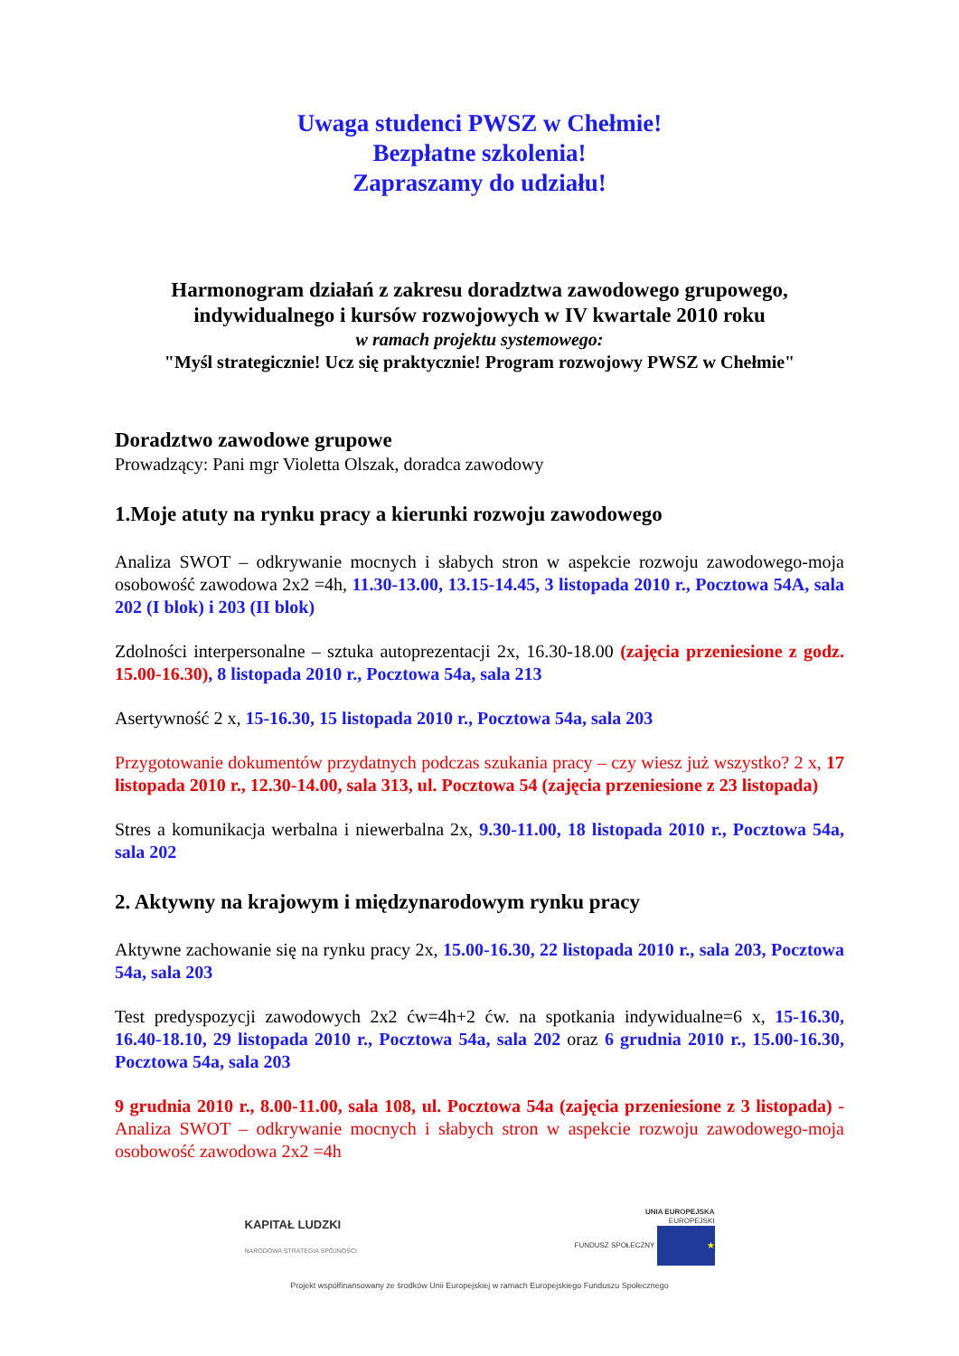Uwaga studenci PWSZ w Chełmie!
Bezpłatne szkolenia!
Zapraszamy do udziału!
Harmonogram działań z zakresu doradztwa zawodowego grupowego,
indywidualnego i kursów rozwojowych w IV kwartale 2010 roku
w ramach projektu systemowego:
"Myśl strategicznie! Ucz się praktycznie! Program rozwojowy PWSZ w Chełmie"
Doradztwo zawodowe grupowe
Prowadzący: Pani mgr Violetta Olszak, doradca zawodowy
1.Moje atuty na rynku pracy a kierunki rozwoju zawodowego
Analiza SWOT – odkrywanie mocnych i słabych stron w aspekcie rozwoju zawodowego-moja osobowość zawodowa 2x2 =4h, 11.30-13.00, 13.15-14.45, 3 listopada 2010 r., Pocztowa 54A, sala 202 (I blok) i 203 (II blok)
Zdolności interpersonalne – sztuka autoprezentacji 2x, 16.30-18.00 (zajęcia przeniesione z godz. 15.00-16.30), 8 listopada 2010 r., Pocztowa 54a, sala 213
Asertywność 2 x, 15-16.30, 15 listopada 2010 r., Pocztowa 54a, sala 203
Przygotowanie dokumentów przydatnych podczas szukania pracy – czy wiesz już wszystko? 2 x, 17 listopada 2010 r., 12.30-14.00, sala 313, ul. Pocztowa 54 (zajęcia przeniesione z 23 listopada)
Stres a komunikacja werbalna i niewerbalna 2x, 9.30-11.00, 18 listopada 2010 r., Pocztowa 54a, sala 202
2. Aktywny na krajowym i międzynarodowym rynku pracy
Aktywne zachowanie się na rynku pracy 2x, 15.00-16.30, 22 listopada 2010 r., sala 203, Pocztowa 54a, sala 203
Test predyspozycji zawodowych 2x2 ćw=4h+2 ćw. na spotkania indywidualne=6 x, 15-16.30, 16.40-18.10, 29 listopada 2010 r., Pocztowa 54a, sala 202 oraz 6 grudnia 2010 r., 15.00-16.30, Pocztowa 54a, sala 203
9 grudnia 2010 r., 8.00-11.00, sala 108, ul. Pocztowa 54a (zajęcia przeniesione z 3 listopada) - Analiza SWOT – odkrywanie mocnych i słabych stron w aspekcie rozwoju zawodowego-moja osobowość zawodowa 2x2 =4h
KAPITAŁ LUDZKI
NARODOWA STRATEGIA SPÓJNOŚCI
UNIA EUROPEJSKA
EUROPEJSKI
FUNDUSZ SPOŁECZNY ★
Projekt współfinansowany ze środków Unii Europejskiej w ramach Europejskiego Funduszu Społecznego